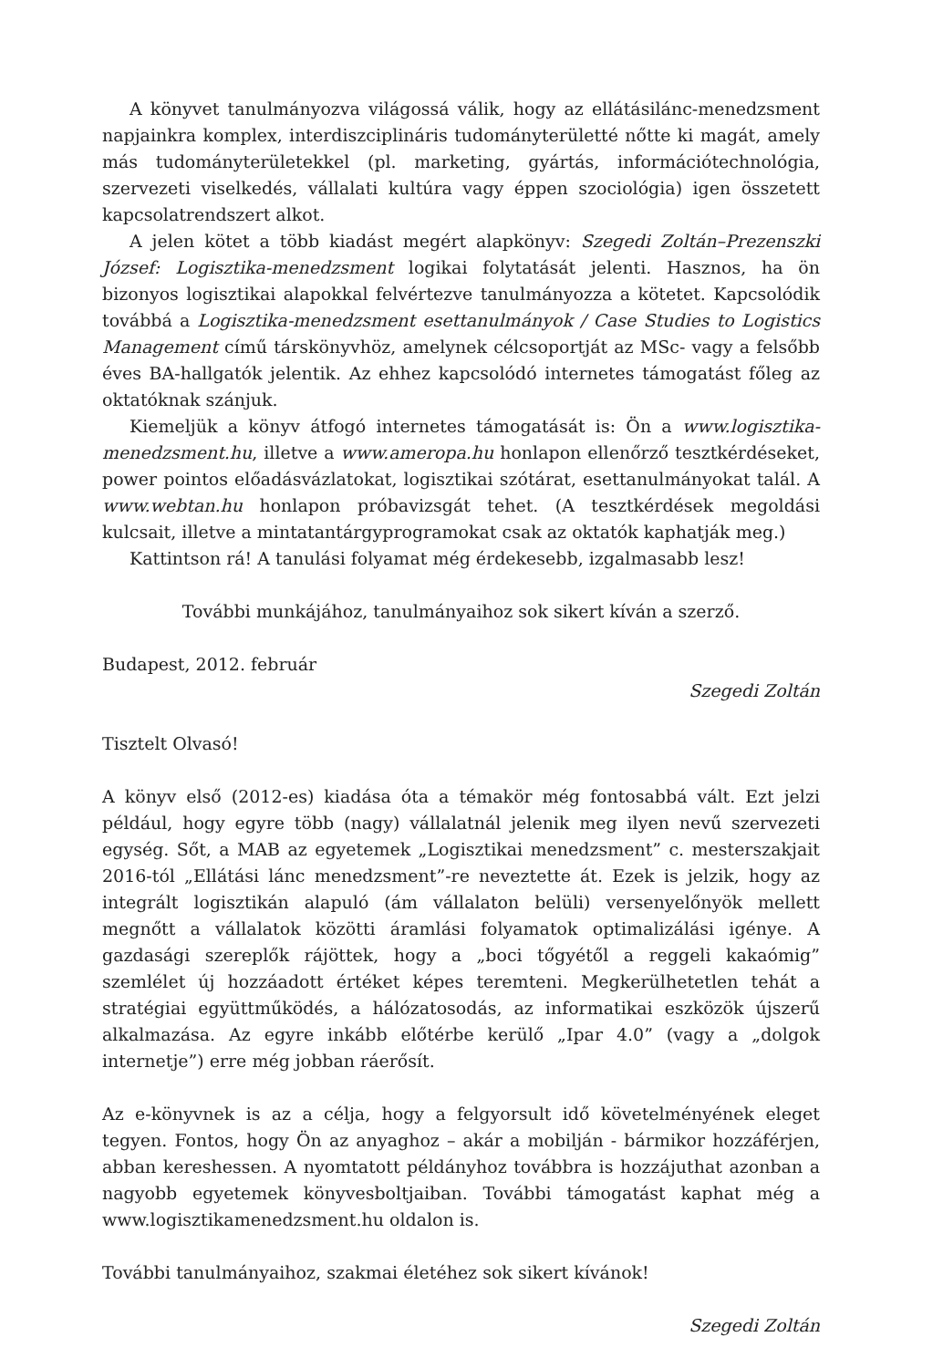A könyvet tanulmányozva világossá válik, hogy az ellátásilánc-menedzsment napjainkra komplex, interdiszciplináris tudományterületté nőtte ki magát, amely más tudományterületekkel (pl. marketing, gyártás, információtechnológia, szervezeti viselkedés, vállalati kultúra vagy éppen szociológia) igen összetett kapcsolatrendszert alkot.
A jelen kötet a több kiadást megért alapkönyv: Szegedi Zoltán–Prezenszki József: Logisztika-menedzsment logikai folytatását jelenti. Hasznos, ha ön bizonyos logisztikai alapokkal felvértezve tanulmányozza a kötetet. Kapcsolódik továbbá a Logisztika-menedzsment esettanulmányok / Case Studies to Logistics Management című társkönyvhöz, amelynek célcsoportját az MSc- vagy a felsőbb éves BA-hallgatók jelentik. Az ehhez kapcsolódó internetes támogatást főleg az oktatóknak szánjuk.
Kiemeljük a könyv átfogó internetes támogatását is: Ön a www.logisztika-menedzsment.hu, illetve a www.ameropa.hu honlapon ellenőrző tesztkérdéseket, power pointos előadásvázlatokat, logisztikai szótárat, esettanulmányokat talál. A www.webtan.hu honlapon próbavizsgát tehet. (A tesztkérdések megoldási kulcsait, illetve a mintatantárgyprogramokat csak az oktatók kaphatják meg.)
Kattintson rá! A tanulási folyamat még érdekesebb, izgalmasabb lesz!
További munkájához, tanulmányaihoz sok sikert kíván a szerző.
Budapest, 2012. február
Szegedi Zoltán
Tisztelt Olvasó!
A könyv első (2012-es) kiadása óta a témakör még fontosabbá vált. Ezt jelzi például, hogy egyre több (nagy) vállalatnál jelenik meg ilyen nevű szervezeti egység. Sőt, a MAB az egyetemek „Logisztikai menedzsment” c. mesterszakjait 2016-tól „Ellátási lánc menedzsment”-re neveztette át. Ezek is jelzik, hogy az integrált logisztikán alapuló (ám vállalaton belüli) versenyelőnyök mellett megnőtt a vállalatok közötti áramlási folyamatok optimalizálási igénye. A gazdasági szereplők rájöttek, hogy a „boci tőgyétől a reggeli kakaómig” szemlélet új hozzáadott értéket képes teremteni. Megkerülhetetlen tehát a stratégiai együttműködés, a hálózatosodás, az informatikai eszközök újszerű alkalmazása. Az egyre inkább előtérbe kerülő „Ipar 4.0” (vagy a „dolgok internetje”) erre még jobban ráerősít.
Az e-könyvnek is az a célja, hogy a felgyorsult idő követelményének eleget tegyen. Fontos, hogy Ön az anyaghoz – akár a mobilján - bármikor hozzáférjen, abban kereshessen. A nyomtatott példányhoz továbbra is hozzájuthat azonban a nagyobb egyetemek könyvesboltjaiban. További támogatást kaphat még a www.logisztikamenedzsment.hu oldalon is.
További tanulmányaihoz, szakmai életéhez sok sikert kívánok!
Szegedi Zoltán